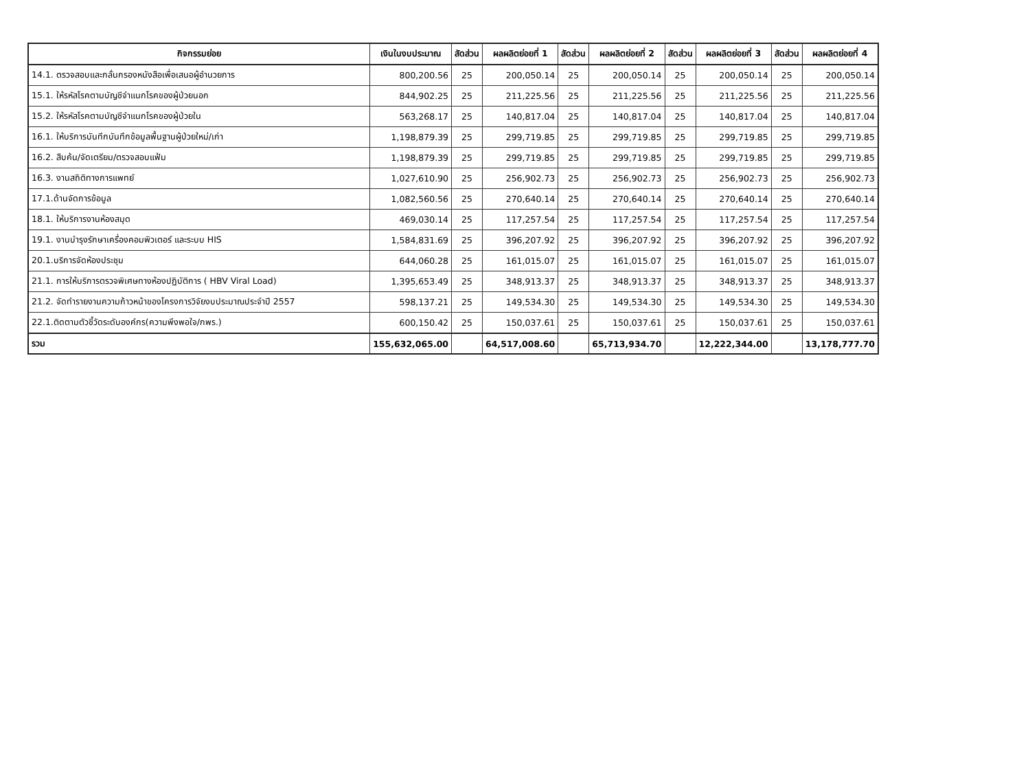| กิจกรรมย่อย | เงินในงบประมาณ | สัดส่วน | ผลผลิตย่อยที่ 1 | สัดส่วน | ผลผลิตย่อยที่ 2 | สัดส่วน | ผลผลิตย่อยที่ 3 | สัดส่วน | ผลผลิตย่อยที่ 4 |
| --- | --- | --- | --- | --- | --- | --- | --- | --- | --- |
| 14.1. ตรวจสอบและกลั่นกรองหนังสือเพื่อเสนอผู้อำนวยการ | 800,200.56 | 25 | 200,050.14 | 25 | 200,050.14 | 25 | 200,050.14 | 25 | 200,050.14 |
| 15.1. ให้รหัสโรคตามบัญชีจำแนกโรคของผู้ป่วยนอก | 844,902.25 | 25 | 211,225.56 | 25 | 211,225.56 | 25 | 211,225.56 | 25 | 211,225.56 |
| 15.2. ให้รหัสโรคตามบัญชีจำแนกโรคของผู้ป่วยใน | 563,268.17 | 25 | 140,817.04 | 25 | 140,817.04 | 25 | 140,817.04 | 25 | 140,817.04 |
| 16.1. ให้บริการบันทึกบันทึกข้อมูลพื้นฐานผู้ป่วยใหม่/เก่า | 1,198,879.39 | 25 | 299,719.85 | 25 | 299,719.85 | 25 | 299,719.85 | 25 | 299,719.85 |
| 16.2. สืบค้น/จัดเตรียม/ตรวจสอบแฟ้ม | 1,198,879.39 | 25 | 299,719.85 | 25 | 299,719.85 | 25 | 299,719.85 | 25 | 299,719.85 |
| 16.3. งานสถิติทางการแพทย์ | 1,027,610.90 | 25 | 256,902.73 | 25 | 256,902.73 | 25 | 256,902.73 | 25 | 256,902.73 |
| 17.1.ด้านจัดการข้อมูล | 1,082,560.56 | 25 | 270,640.14 | 25 | 270,640.14 | 25 | 270,640.14 | 25 | 270,640.14 |
| 18.1. ให้บริการงานห้องสมุด | 469,030.14 | 25 | 117,257.54 | 25 | 117,257.54 | 25 | 117,257.54 | 25 | 117,257.54 |
| 19.1. งานบำรุงรักษาเครื่องคอมพิวเตอร์ และระบบ HIS | 1,584,831.69 | 25 | 396,207.92 | 25 | 396,207.92 | 25 | 396,207.92 | 25 | 396,207.92 |
| 20.1.บริการจัดห้องประชุม | 644,060.28 | 25 | 161,015.07 | 25 | 161,015.07 | 25 | 161,015.07 | 25 | 161,015.07 |
| 21.1. การให้บริการตรวจพิเศษทางห้องปฏิบัติการ ( HBV Viral Load) | 1,395,653.49 | 25 | 348,913.37 | 25 | 348,913.37 | 25 | 348,913.37 | 25 | 348,913.37 |
| 21.2. จัดทำรายงานความก้าวหน้าของโครงการวิจัยงบประมาณประจำปี 2557 | 598,137.21 | 25 | 149,534.30 | 25 | 149,534.30 | 25 | 149,534.30 | 25 | 149,534.30 |
| 22.1.ติดตามตัวชี้วัดระดับองค์กร(ความพึงพอใจ/กพร.) | 600,150.42 | 25 | 150,037.61 | 25 | 150,037.61 | 25 | 150,037.61 | 25 | 150,037.61 |
| รวม | 155,632,065.00 | | 64,517,008.60 | | 65,713,934.70 | | 12,222,344.00 | | 13,178,777.70 |